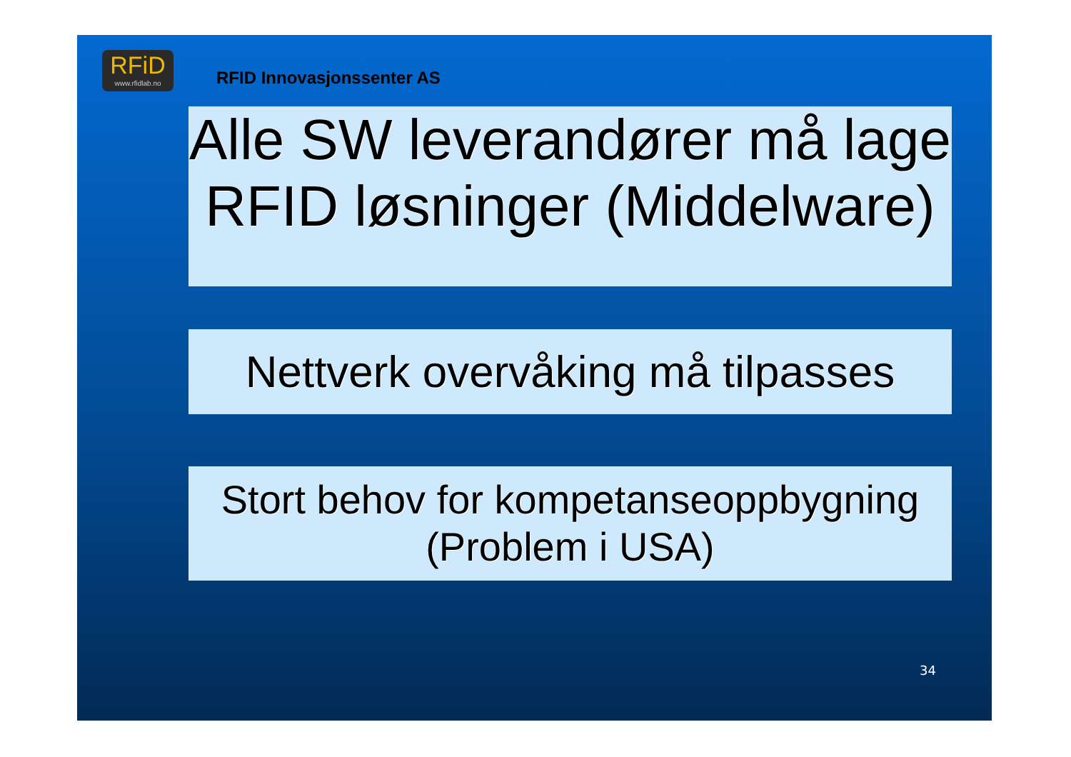RFiD
www.rfidlab.no
RFID Innovasjonssenter AS
Alle SW leverandører må lage RFID løsninger (Middelware)
Nettverk overvåking må tilpasses
Stort behov for kompetanseoppbygning
(Problem i USA)
34